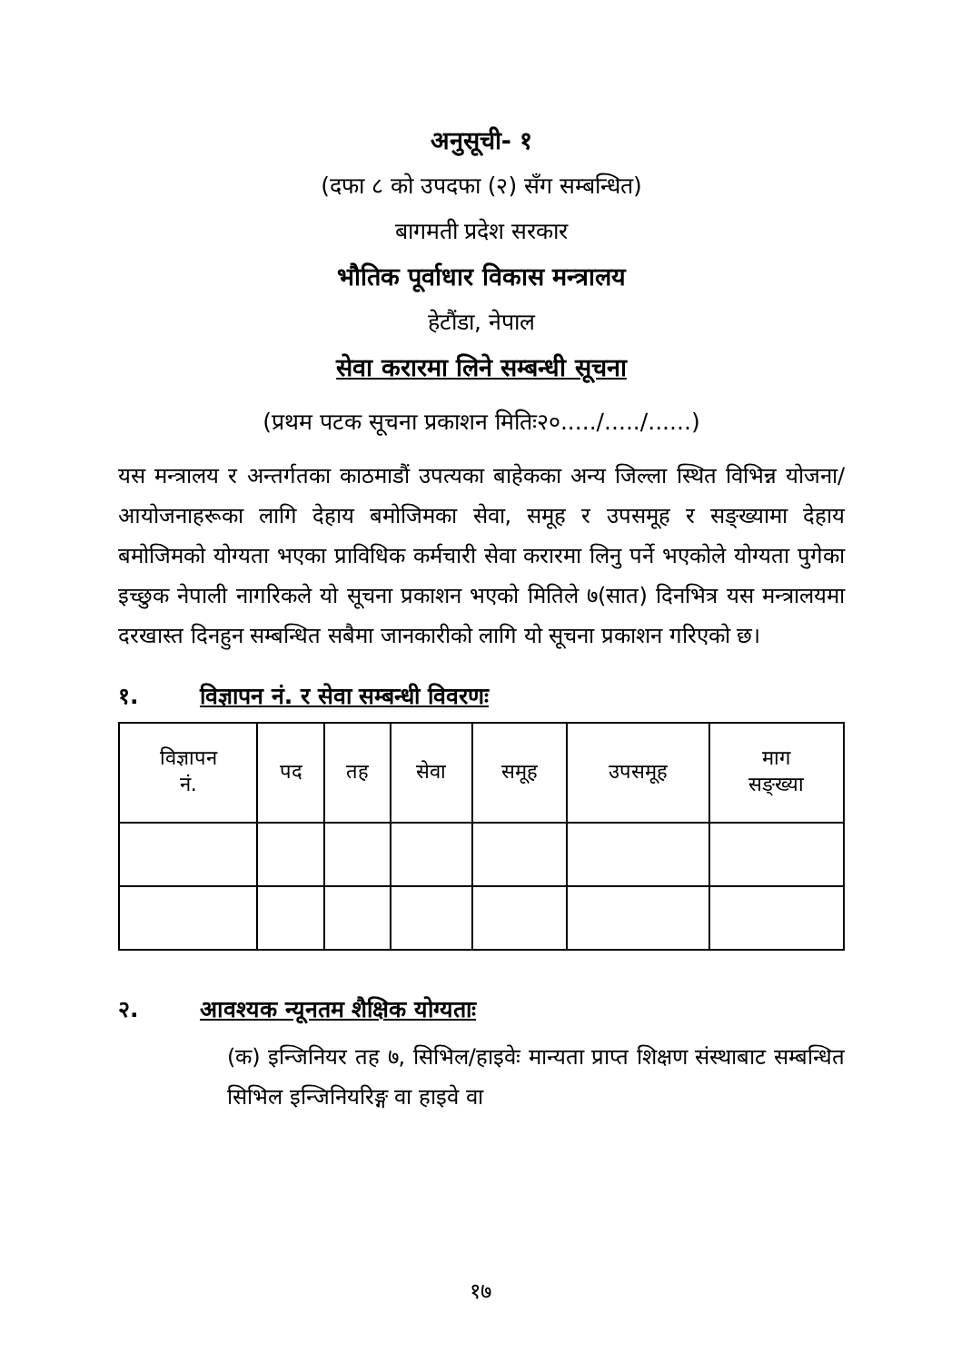अनुसूची- १
(दफा ८ को उपदफा (२) सँग सम्बन्धित)
बागमती प्रदेश सरकार
भौतिक पूर्वाधार विकास मन्त्रालय
हेटौंडा, नेपाल
सेवा करारमा लिने सम्बन्धी सूचना
(प्रथम पटक सूचना प्रकाशन मितिः२०...../...../......)
यस मन्त्रालय र अन्तर्गतका काठमाडौं उपत्यका बाहेकका अन्य जिल्ला स्थित विभिन्न योजना/आयोजनाहरूका लागि देहाय बमोजिमका सेवा, समूह र उपसमूह र सङ्ख्यामा देहाय बमोजिमको योग्यता भएका प्राविधिक कर्मचारी सेवा करारमा लिनु पर्ने भएकोले योग्यता पुगेका इच्छुक नेपाली नागरिकले यो सूचना प्रकाशन भएको मितिले ७(सात) दिनभित्र यस मन्त्रालयमा दरखास्त दिनहुन सम्बन्धित सबैमा जानकारीको लागि यो सूचना प्रकाशन गरिएको छ।
१. विज्ञापन नं. र सेवा सम्बन्धी विवरणः
| विज्ञापन नं. | पद | तह | सेवा | समूह | उपसमूह | माग सङ्ख्या |
| --- | --- | --- | --- | --- | --- | --- |
२. आवश्यक न्यूनतम शैक्षिक योग्यताः
(क) इन्जिनियर तह ७, सिभिल/हाइवेः मान्यता प्राप्त शिक्षण संस्थाबाट सम्बन्धित सिभिल इन्जिनियरिङ्ग वा हाइवे वा
१७